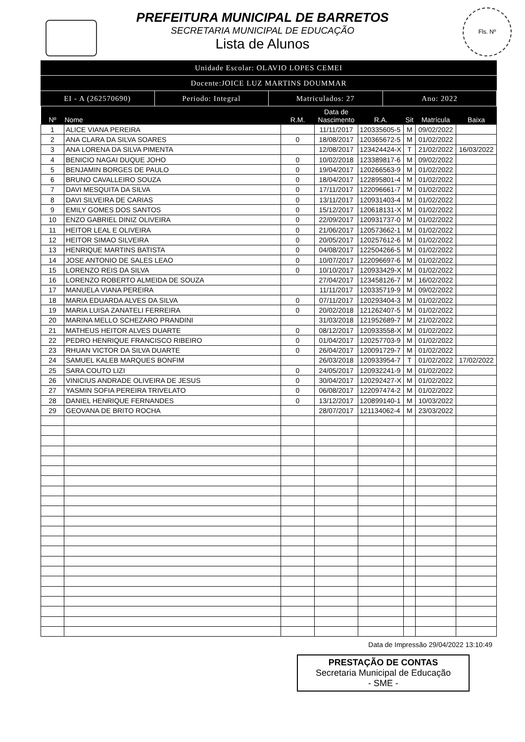Fls. Nº
PREFEITURA MUNICIPAL DE BARRETOS
SECRETARIA MUNICIPAL DE EDUCAÇÃO
Lista de Alunos
Unidade Escolar: OLAVIO LOPES CEMEI
Docente:JOICE LUZ MARTINS DOUMMAR
EI - A (262570690) Periodo: Integral Matriculados: 27 Ano: 2022
| Nº | Nome | R.M. | Data de Nascimento | R.A. | Sit | Matrícula | Baixa |
| --- | --- | --- | --- | --- | --- | --- | --- |
| 1 | ALICE VIANA PEREIRA | | 11/11/2017 | 120335605-5 | M | 09/02/2022 | |
| 2 | ANA CLARA DA SILVA SOARES | 0 | 18/08/2017 | 120365672-5 | M | 01/02/2022 | |
| 3 | ANA LORENA DA SILVA PIMENTA | | 12/08/2017 | 123424424-X | T | 21/02/2022 | 16/03/2022 |
| 4 | BENICIO NAGAI DUQUE JOHO | 0 | 10/02/2018 | 123389817-6 | M | 09/02/2022 | |
| 5 | BENJAMIN BORGES DE PAULO | 0 | 19/04/2017 | 120266563-9 | M | 01/02/2022 | |
| 6 | BRUNO CAVALLEIRO SOUZA | 0 | 18/04/2017 | 122895801-4 | M | 01/02/2022 | |
| 7 | DAVI MESQUITA DA SILVA | 0 | 17/11/2017 | 122096661-7 | M | 01/02/2022 | |
| 8 | DAVI SILVEIRA DE CARIAS | 0 | 13/11/2017 | 120931403-4 | M | 01/02/2022 | |
| 9 | EMILY GOMES DOS SANTOS | 0 | 15/12/2017 | 120618131-X | M | 01/02/2022 | |
| 10 | ENZO GABRIEL DINIZ OLIVEIRA | 0 | 22/09/2017 | 120931737-0 | M | 01/02/2022 | |
| 11 | HEITOR LEAL E OLIVEIRA | 0 | 21/06/2017 | 120573662-1 | M | 01/02/2022 | |
| 12 | HEITOR SIMAO SILVEIRA | 0 | 20/05/2017 | 120257612-6 | M | 01/02/2022 | |
| 13 | HENRIQUE MARTINS BATISTA | 0 | 04/08/2017 | 122504266-5 | M | 01/02/2022 | |
| 14 | JOSE ANTONIO DE SALES LEAO | 0 | 10/07/2017 | 122096697-6 | M | 01/02/2022 | |
| 15 | LORENZO REIS DA SILVA | 0 | 10/10/2017 | 120933429-X | M | 01/02/2022 | |
| 16 | LORENZO ROBERTO ALMEIDA DE SOUZA | | 27/04/2017 | 123458126-7 | M | 16/02/2022 | |
| 17 | MANUELA VIANA PEREIRA | | 11/11/2017 | 120335719-9 | M | 09/02/2022 | |
| 18 | MARIA EDUARDA ALVES DA SILVA | 0 | 07/11/2017 | 120293404-3 | M | 01/02/2022 | |
| 19 | MARIA LUISA ZANATELI FERREIRA | 0 | 20/02/2018 | 121262407-5 | M | 01/02/2022 | |
| 20 | MARINA MELLO SCHEZARO PRANDINI | | 31/03/2018 | 121952689-7 | M | 21/02/2022 | |
| 21 | MATHEUS HEITOR ALVES DUARTE | 0 | 08/12/2017 | 120933558-X | M | 01/02/2022 | |
| 22 | PEDRO HENRIQUE FRANCISCO RIBEIRO | 0 | 01/04/2017 | 120257703-9 | M | 01/02/2022 | |
| 23 | RHUAN VICTOR DA SILVA DUARTE | 0 | 26/04/2017 | 120091729-7 | M | 01/02/2022 | |
| 24 | SAMUEL KALEB MARQUES BONFIM | | 26/03/2018 | 120933954-7 | T | 01/02/2022 | 17/02/2022 |
| 25 | SARA COUTO LIZI | 0 | 24/05/2017 | 120932241-9 | M | 01/02/2022 | |
| 26 | VINICIUS ANDRADE OLIVEIRA DE JESUS | 0 | 30/04/2017 | 120292427-X | M | 01/02/2022 | |
| 27 | YASMIN SOFIA PEREIRA TRIVELATO | 0 | 06/08/2017 | 122097474-2 | M | 01/02/2022 | |
| 28 | DANIEL HENRIQUE FERNANDES | 0 | 13/12/2017 | 120899140-1 | M | 10/03/2022 | |
| 29 | GEOVANA DE BRITO ROCHA | | 28/07/2017 | 121134062-4 | M | 23/03/2022 | |
Data de Impressão 29/04/2022 13:10:49
PRESTAÇÃO DE CONTAS
Secretaria Municipal de Educação
- SME -